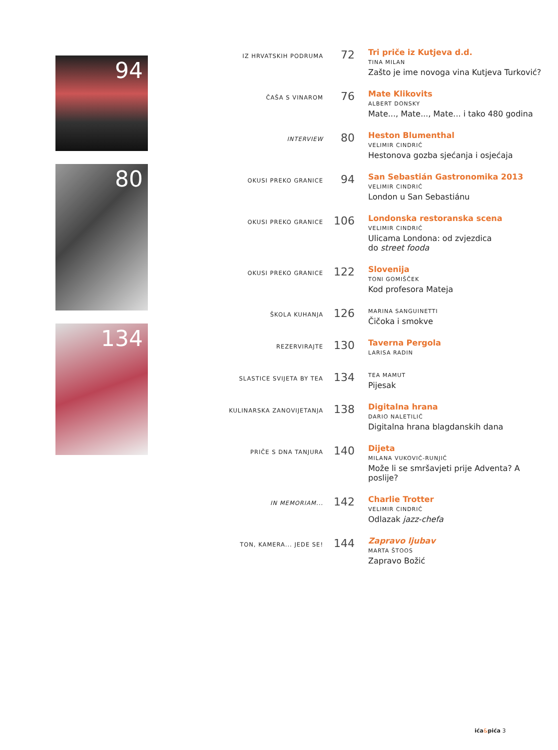94
80
134
IZ HRVATSKIH PODRUMA
72
Tri priče iz Kutjeva d.d.
TINA MILAN
Zašto je ime novoga vina Kutjeva Turković?
ČAŠA S VINAROM
76
Mate Klikovits
ALBERT DONSKY
Mate..., Mate..., Mate... i tako 480 godina
INTERVIEW
80
Heston Blumenthal
VELIMIR CINDRIĆ
Hestonova gozba sjećanja i osjećaja
OKUSI PREKO GRANICE
94
San Sebastián Gastronomika 2013
VELIMIR CINDRIĆ
London u San Sebastiánu
OKUSI PREKO GRANICE
106
Londonska restoranska scena
VELIMIR CINDRIĆ
Ulicama Londona: od zvjezdica
do street fooda
OKUSI PREKO GRANICE
122
Slovenija
TONI GOMIŠČEK
Kod profesora Mateja
ŠKOLA KUHANJA
126
MARINA SANGUINETTI
Čičoka i smokve
REZERVIRAJTE
130
Taverna Pergola
LARISA RADIN
SLASTICE SVIJETA BY TEA
134
TEA MAMUT
Pijesak
KULINARSKA ZANOVIJETANJA
138
Digitalna hrana
DARIO NALETILIĆ
Digitalna hrana blagdanskih dana
PRIČE S DNA TANJURA
140
Dijeta
MILANA VUKOVIĆ-RUNJIĆ
Može li se smršavjeti prije Adventa? A poslije?
IN MEMORIAM...
142
Charlie Trotter
VELIMIR CINDRIĆ
Odlazak jazz-chefa
TON, KAMERA... JEDE SE!
144
Zapravo ljubav
MARTA ŠTOOS
Zapravo Božić
ića&pića 3